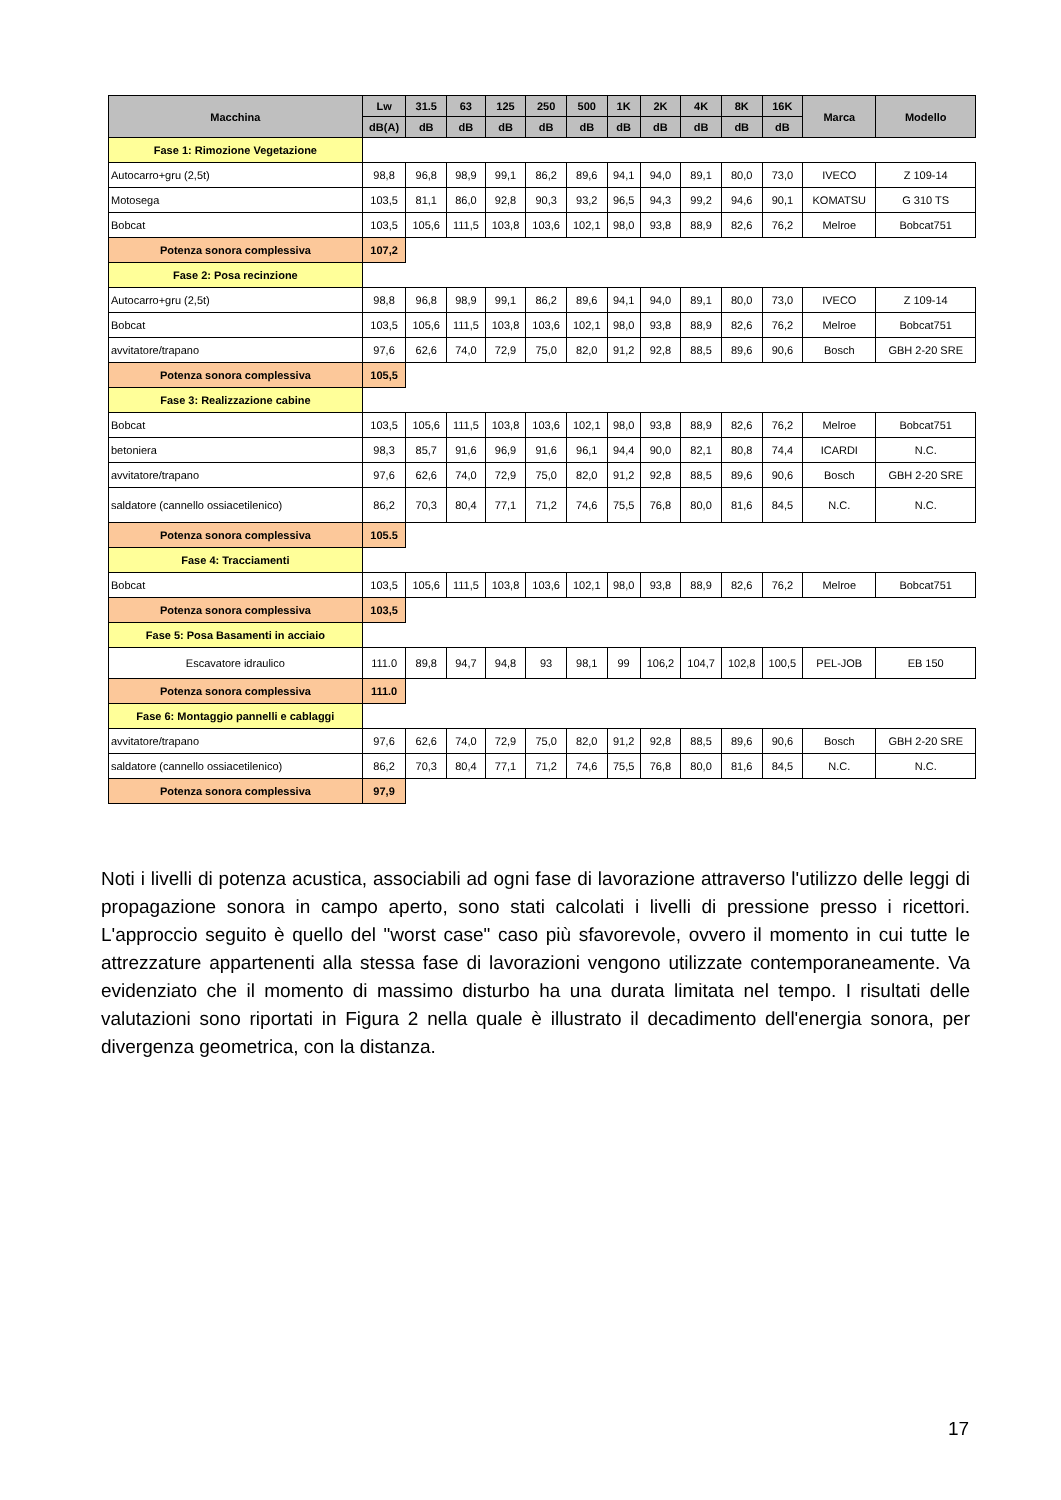| Macchina | Lw | 31.5 | 63 | 125 | 250 | 500 | 1K | 2K | 4K | 8K | 16K | Marca | Modello |
| --- | --- | --- | --- | --- | --- | --- | --- | --- | --- | --- | --- | --- | --- |
| | dB(A) | dB | dB | dB | dB | dB | dB | dB | dB | dB | dB | | |
| Fase 1: Rimozione Vegetazione | | | | | | | | | | | | | |
| Autocarro+gru (2,5t) | 98,8 | 96,8 | 98,9 | 99,1 | 86,2 | 89,6 | 94,1 | 94,0 | 89,1 | 80,0 | 73,0 | IVECO | Z 109-14 |
| Motosega | 103,5 | 81,1 | 86,0 | 92,8 | 90,3 | 93,2 | 96,5 | 94,3 | 99,2 | 94,6 | 90,1 | KOMATSU | G 310 TS |
| Bobcat | 103,5 | 105,6 | 111,5 | 103,8 | 103,6 | 102,1 | 98,0 | 93,8 | 88,9 | 82,6 | 76,2 | Melroe | Bobcat751 |
| Potenza sonora complessiva | 107,2 | | | | | | | | | | | | |
| Fase 2: Posa recinzione | | | | | | | | | | | | | |
| Autocarro+gru (2,5t) | 98,8 | 96,8 | 98,9 | 99,1 | 86,2 | 89,6 | 94,1 | 94,0 | 89,1 | 80,0 | 73,0 | IVECO | Z 109-14 |
| Bobcat | 103,5 | 105,6 | 111,5 | 103,8 | 103,6 | 102,1 | 98,0 | 93,8 | 88,9 | 82,6 | 76,2 | Melroe | Bobcat751 |
| avvitatore/trapano | 97,6 | 62,6 | 74,0 | 72,9 | 75,0 | 82,0 | 91,2 | 92,8 | 88,5 | 89,6 | 90,6 | Bosch | GBH 2-20 SRE |
| Potenza sonora complessiva | 105,5 | | | | | | | | | | | | |
| Fase 3: Realizzazione cabine | | | | | | | | | | | | | |
| Bobcat | 103,5 | 105,6 | 111,5 | 103,8 | 103,6 | 102,1 | 98,0 | 93,8 | 88,9 | 82,6 | 76,2 | Melroe | Bobcat751 |
| betoniera | 98,3 | 85,7 | 91,6 | 96,9 | 91,6 | 96,1 | 94,4 | 90,0 | 82,1 | 80,8 | 74,4 | ICARDI | N.C. |
| avvitatore/trapano | 97,6 | 62,6 | 74,0 | 72,9 | 75,0 | 82,0 | 91,2 | 92,8 | 88,5 | 89,6 | 90,6 | Bosch | GBH 2-20 SRE |
| saldatore (cannello ossiacetilenico) | 86,2 | 70,3 | 80,4 | 77,1 | 71,2 | 74,6 | 75,5 | 76,8 | 80,0 | 81,6 | 84,5 | N.C. | N.C. |
| Potenza sonora complessiva | 105.5 | | | | | | | | | | | | |
| Fase 4: Tracciamenti | | | | | | | | | | | | | |
| Bobcat | 103,5 | 105,6 | 111,5 | 103,8 | 103,6 | 102,1 | 98,0 | 93,8 | 88,9 | 82,6 | 76,2 | Melroe | Bobcat751 |
| Potenza sonora complessiva | 103,5 | | | | | | | | | | | | |
| Fase 5: Posa Basamenti in acciaio | | | | | | | | | | | | | |
| Escavatore idraulico | 111.0 | 89,8 | 94,7 | 94,8 | 93 | 98,1 | 99 | 106,2 | 104,7 | 102,8 | 100,5 | PEL-JOB | EB 150 |
| Potenza sonora complessiva | 111.0 | | | | | | | | | | | | |
| Fase 6: Montaggio pannelli e cablaggi | | | | | | | | | | | | | |
| avvitatore/trapano | 97,6 | 62,6 | 74,0 | 72,9 | 75,0 | 82,0 | 91,2 | 92,8 | 88,5 | 89,6 | 90,6 | Bosch | GBH 2-20 SRE |
| saldatore (cannello ossiacetilenico) | 86,2 | 70,3 | 80,4 | 77,1 | 71,2 | 74,6 | 75,5 | 76,8 | 80,0 | 81,6 | 84,5 | N.C. | N.C. |
| Potenza sonora complessiva | 97,9 | | | | | | | | | | | | |
Noti i livelli di potenza acustica, associabili ad ogni fase di lavorazione attraverso l'utilizzo delle leggi di propagazione sonora in campo aperto, sono stati calcolati i livelli di pressione presso i ricettori. L'approccio seguito è quello del "worst case" caso più sfavorevole, ovvero il momento in cui tutte le attrezzature appartenenti alla stessa fase di lavorazioni vengono utilizzate contemporaneamente. Va evidenziato che il momento di massimo disturbo ha una durata limitata nel tempo. I risultati delle valutazioni sono riportati in Figura 2 nella quale è illustrato il decadimento dell'energia sonora, per divergenza geometrica, con la distanza.
17